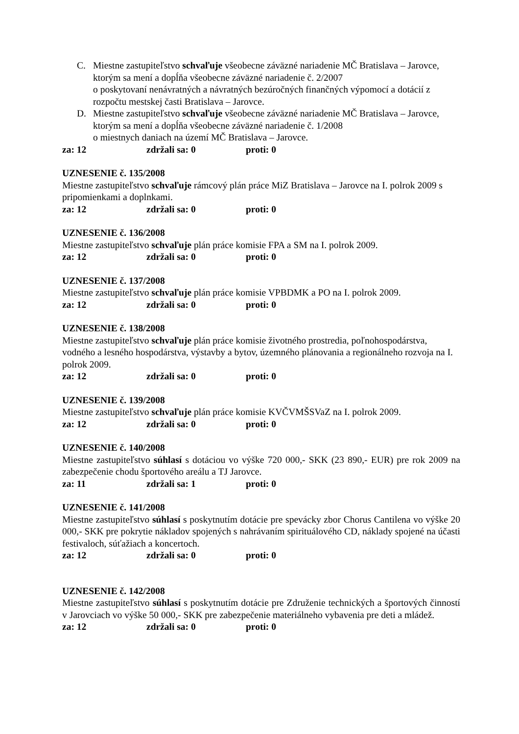C. Miestne zastupiteľstvo schvaľuje všeobecne záväzné nariadenie MČ Bratislava – Jarovce, ktorým sa mení a dopĺňa všeobecne záväzné nariadenie č. 2/2007
o poskytovaní nenávratných a návratných bezúročných finančných výpomocí a dotácií z rozpočtu mestskej časti Bratislava – Jarovce.
D. Miestne zastupiteľstvo schvaľuje všeobecne záväzné nariadenie MČ Bratislava – Jarovce, ktorým sa mení a dopĺňa všeobecne záväzné nariadenie č. 1/2008
o miestnych daniach na území MČ Bratislava – Jarovce.
za: 12 zdržali sa: 0 proti: 0
UZNESENIE č. 135/2008
Miestne zastupiteľstvo schvaľuje rámcový plán práce MiZ Bratislava – Jarovce na I. polrok 2009 s pripomienkami a doplnkami.
za: 12 zdržali sa: 0 proti: 0
UZNESENIE č. 136/2008
Miestne zastupiteľstvo schvaľuje plán práce komisie FPA a SM na I. polrok 2009.
za: 12 zdržali sa: 0 proti: 0
UZNESENIE č. 137/2008
Miestne zastupiteľstvo schvaľuje plán práce komisie VPBDMK a PO na I. polrok 2009.
za: 12 zdržali sa: 0 proti: 0
UZNESENIE č. 138/2008
Miestne zastupiteľstvo schvaľuje plán práce komisie životného prostredia, poľnohospodárstva, vodného a lesného hospodárstva, výstavby a bytov, územného plánovania a regionálneho rozvoja na I. polrok 2009.
za: 12 zdržali sa: 0 proti: 0
UZNESENIE č. 139/2008
Miestne zastupiteľstvo schvaľuje plán práce komisie KVČVMŠSVaZ na I. polrok 2009.
za: 12 zdržali sa: 0 proti: 0
UZNESENIE č. 140/2008
Miestne zastupiteľstvo súhlasí s dotáciou vo výške 720 000,- SKK (23 890,- EUR) pre rok 2009 na zabezpečenie chodu športového areálu a TJ Jarovce.
za: 11 zdržali sa: 1 proti: 0
UZNESENIE č. 141/2008
Miestne zastupiteľstvo súhlasí s poskytnutím dotácie pre spevácky zbor Chorus Cantilena vo výške 20 000,- SKK pre pokrytie nákladov spojených s nahrávaním spirituálového CD, náklady spojené na účasti festivaloch, súťažiach a koncertoch.
za: 12 zdržali sa: 0 proti: 0
UZNESENIE č. 142/2008
Miestne zastupiteľstvo súhlasí s poskytnutím dotácie pre Združenie technických a športových činností v Jarovciach vo výške 50 000,- SKK pre zabezpečenie materiálneho vybavenia pre deti a mládež.
za: 12 zdržali sa: 0 proti: 0